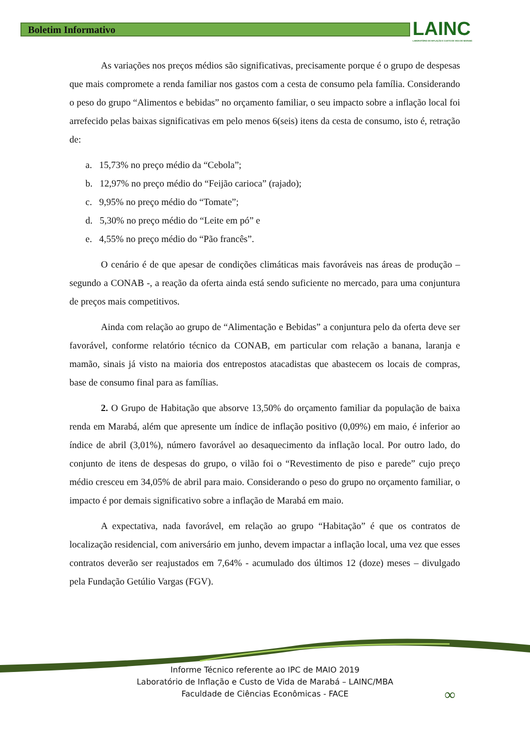Boletim Informativo
LAINC
LABORATÓRIO DE INFLAÇÃO E CUSTO DE VIDA DE MARABÁ
As variações nos preços médios são significativas, precisamente porque é o grupo de despesas que mais compromete a renda familiar nos gastos com a cesta de consumo pela família. Considerando o peso do grupo “Alimentos e bebidas” no orçamento familiar, o seu impacto sobre a inflação local foi arrefecido pelas baixas significativas em pelo menos 6(seis) itens da cesta de consumo, isto é, retração de:
a. 15,73% no preço médio da “Cebola”;
b. 12,97% no preço médio do “Feijão carioca” (rajado);
c. 9,95% no preço médio do “Tomate”;
d. 5,30% no preço médio do “Leite em pó” e
e. 4,55% no preço médio do “Pão francês”.
O cenário é de que apesar de condições climáticas mais favoráveis nas áreas de produção – segundo a CONAB -, a reação da oferta ainda está sendo suficiente no mercado, para uma conjuntura de preços mais competitivos.
Ainda com relação ao grupo de “Alimentação e Bebidas” a conjuntura pelo da oferta deve ser favorável, conforme relatório técnico da CONAB, em particular com relação a banana, laranja e mamão, sinais já visto na maioria dos entrepostos atacadistas que abastecem os locais de compras, base de consumo final para as famílias.
2. O Grupo de Habitação que absorve 13,50% do orçamento familiar da população de baixa renda em Marabá, além que apresente um índice de inflação positivo (0,09%) em maio, é inferior ao índice de abril (3,01%), número favorável ao desaquecimento da inflação local. Por outro lado, do conjunto de itens de despesas do grupo, o vilão foi o “Revestimento de piso e parede” cujo preço médio cresceu em 34,05% de abril para maio. Considerando o peso do grupo no orçamento familiar, o impacto é por demais significativo sobre a inflação de Marabá em maio.
A expectativa, nada favorável, em relação ao grupo “Habitação” é que os contratos de localização residencial, com aniversário em junho, devem impactar a inflação local, uma vez que esses contratos deverão ser reajustados em 7,64% - acumulado dos últimos 12 (doze) meses – divulgado pela Fundação Getúlio Vargas (FGV).
Informe Técnico referente ao IPC de MAIO 2019
Laboratório de Inflação e Custo de Vida de Marabá – LAINC/MBA
Faculdade de Ciências Econômicas - FACE
∞